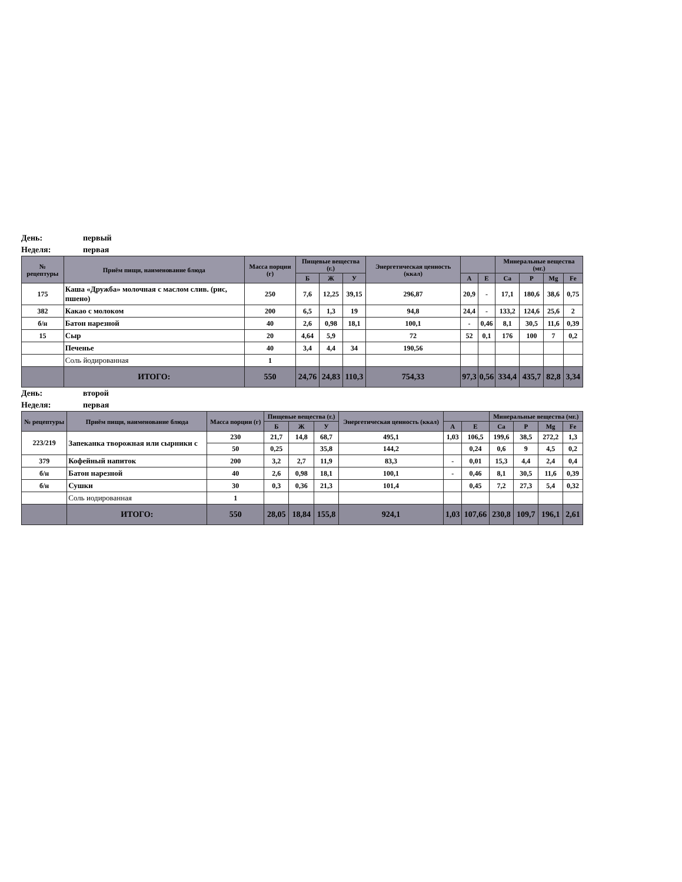День: первый
Неделя: первая
| № рецептуры | Приём пищи, наименование блюда | Масса порции (г) | Пищевые вещества (г.) | | | Энергетическая ценность (ккал) | | | Минеральные вещества (мг.) | | | |
| --- | --- | --- | --- | --- | --- | --- | --- | --- | --- | --- | --- | --- |
| | | | Б | Ж | У | | А | Е | Ca | P | Mg | Fe |
| 175 | Каша «Дружба» молочная с маслом слив. (рис, пшено) | 250 | 7,6 | 12,25 | 39,15 | 296,87 | 20,9 | - | 17,1 | 180,6 | 38,6 | 0,75 |
| 382 | Какао с молоком | 200 | 6,5 | 1,3 | 19 | 94,8 | 24,4 | - | 133,2 | 124,6 | 25,6 | 2 |
| б/н | Батон нарезной | 40 | 2,6 | 0,98 | 18,1 | 100,1 | - | 0,46 | 8,1 | 30,5 | 11,6 | 0,39 |
| 15 | Сыр | 20 | 4,64 | 5,9 | | 72 | 52 | 0,1 | 176 | 100 | 7 | 0,2 |
| | Печенье | 40 | 3,4 | 4,4 | 34 | 190,56 | | | | | | |
| | Соль йодированная | 1 | | | | | | | | | | |
| | ИТОГО: | 550 | 24,76 | 24,83 | 110,3 | 754,33 | 97,3 | 0,56 | 334,4 | 435,7 | 82,8 | 3,34 |
День: второй
Неделя: первая
| № рецептуры | Приём пищи, наименование блюда | Масса порции (г) | Пищевые вещества (г.) | | | Энергетическая ценность (ккал) | | | Минеральные вещества (мг.) | | | |
| --- | --- | --- | --- | --- | --- | --- | --- | --- | --- | --- | --- | --- |
| | | | Б | Ж | У | | А | Е | Ca | P | Mg | Fe |
| 223/219 | Запеканка творожная или сырники с | 230 | 21,7 | 14,8 | 68,7 | 495,1 | 1,03 | 106,5 | 199,6 | 38,5 | 272,2 | 1,3 |
| | | 50 | 0,25 | | 35,8 | 144,2 | | 0,24 | 0,6 | 9 | 4,5 | 0,2 |
| 379 | Кофейный напиток | 200 | 3,2 | 2,7 | 11,9 | 83,3 | - | 0,01 | 15,3 | 4,4 | 2,4 | 0,4 |
| б/н | Батон нарезной | 40 | 2,6 | 0,98 | 18,1 | 100,1 | - | 0,46 | 8,1 | 30,5 | 11,6 | 0,39 |
| б/н | Сушки | 30 | 0,3 | 0,36 | 21,3 | 101,4 | | 0,45 | 7,2 | 27,3 | 5,4 | 0,32 |
| | Соль иодированная | 1 | | | | | | | | | | |
| | ИТОГО: | 550 | 28,05 | 18,84 | 155,8 | 924,1 | 1,03 | 107,66 | 230,8 | 109,7 | 196,1 | 2,61 |